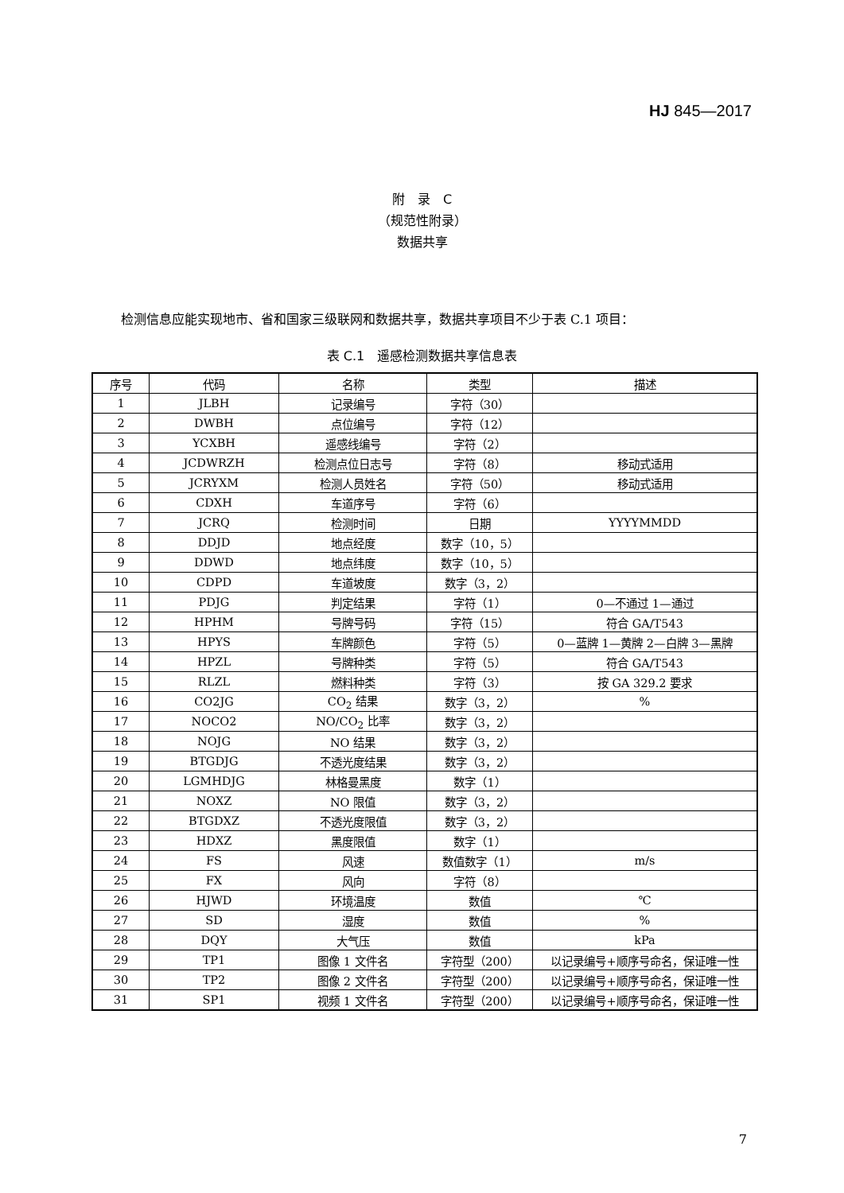HJ 845—2017
附　录　C
（规范性附录）
数据共享
检测信息应能实现地市、省和国家三级联网和数据共享，数据共享项目不少于表 C.1 项目：
表 C.1　遥感检测数据共享信息表
| 序号 | 代码 | 名称 | 类型 | 描述 |
| --- | --- | --- | --- | --- |
| 1 | JLBH | 记录编号 | 字符（30） | |
| 2 | DWBH | 点位编号 | 字符（12） | |
| 3 | YCXBH | 遥感线编号 | 字符（2） | |
| 4 | JCDWRZH | 检测点位日志号 | 字符（8） | 移动式适用 |
| 5 | JCRYXM | 检测人员姓名 | 字符（50） | 移动式适用 |
| 6 | CDXH | 车道序号 | 字符（6） | |
| 7 | JCRQ | 检测时间 | 日期 | YYYYMMDD |
| 8 | DDJD | 地点经度 | 数字（10，5） | |
| 9 | DDWD | 地点纬度 | 数字（10，5） | |
| 10 | CDPD | 车道坡度 | 数字（3，2） | |
| 11 | PDJG | 判定结果 | 字符（1） | 0—不通过 1—通过 |
| 12 | HPHM | 号牌号码 | 字符（15） | 符合 GA/T543 |
| 13 | HPYS | 车牌颜色 | 字符（5） | 0—蓝牌 1—黄牌 2—白牌 3—黑牌 |
| 14 | HPZL | 号牌种类 | 字符（5） | 符合 GA/T543 |
| 15 | RLZL | 燃料种类 | 字符（3） | 按 GA 329.2 要求 |
| 16 | CO2JG | CO<sub>2</sub> 结果 | 数字（3，2） | % |
| 17 | NOCO2 | NO/CO<sub>2</sub> 比率 | 数字（3，2） | |
| 18 | NOJG | NO 结果 | 数字（3，2） | |
| 19 | BTGDJG | 不透光度结果 | 数字（3，2） | |
| 20 | LGMHDJG | 林格曼黑度 | 数字（1） | |
| 21 | NOXZ | NO 限值 | 数字（3，2） | |
| 22 | BTGDXZ | 不透光度限值 | 数字（3，2） | |
| 23 | HDXZ | 黑度限值 | 数字（1） | |
| 24 | FS | 风速 | 数值数字（1） | m/s |
| 25 | FX | 风向 | 字符（8） | |
| 26 | HJWD | 环境温度 | 数值 | ℃ |
| 27 | SD | 湿度 | 数值 | % |
| 28 | DQY | 大气压 | 数值 | kPa |
| 29 | TP1 | 图像 1 文件名 | 字符型（200） | 以记录编号+顺序号命名，保证唯一性 |
| 30 | TP2 | 图像 2 文件名 | 字符型（200） | 以记录编号+顺序号命名，保证唯一性 |
| 31 | SP1 | 视频 1 文件名 | 字符型（200） | 以记录编号+顺序号命名，保证唯一性 |
7